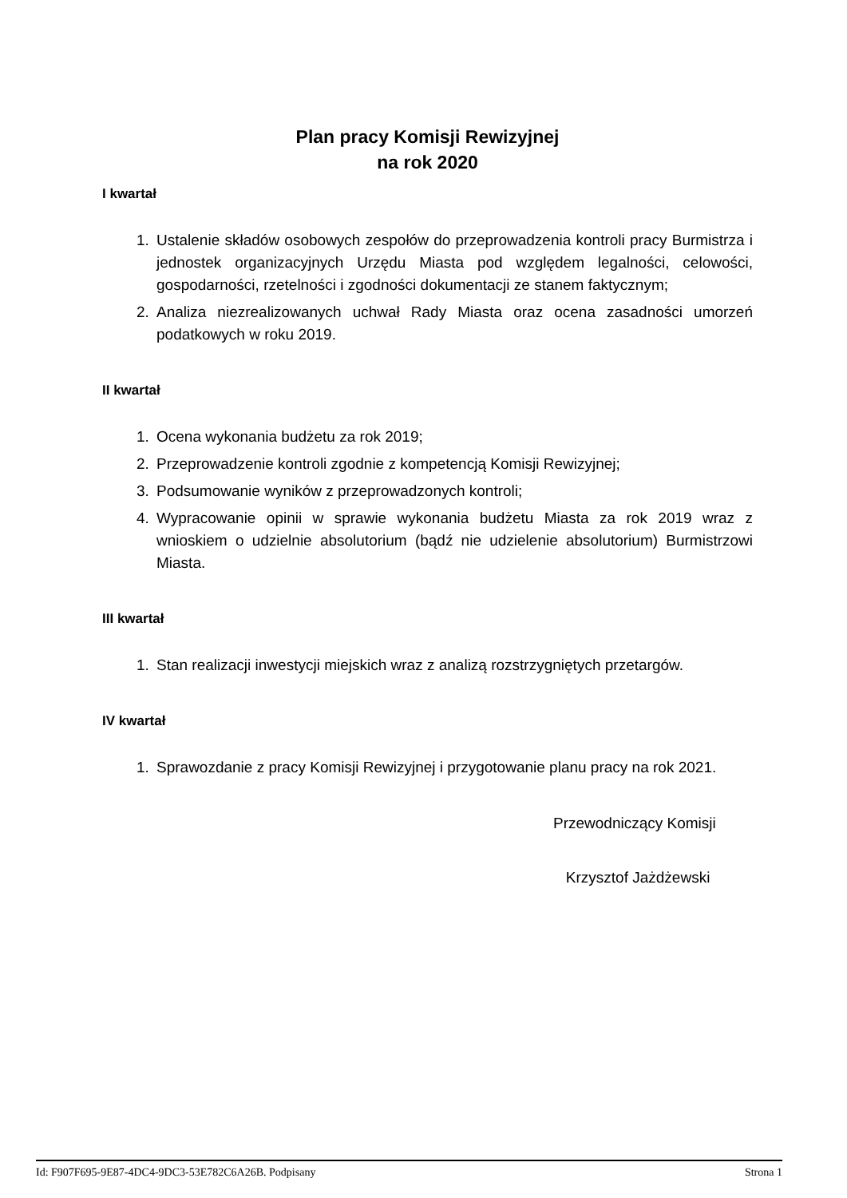Plan pracy Komisji Rewizyjnej
na rok 2020
I kwartał
1. Ustalenie składów osobowych zespołów do przeprowadzenia kontroli pracy Burmistrza i jednostek organizacyjnych Urzędu Miasta pod względem legalności, celowości, gospodarności, rzetelności i zgodności dokumentacji ze stanem faktycznym;
2. Analiza niezrealizowanych uchwał Rady Miasta oraz ocena zasadności umorzeń podatkowych w roku 2019.
II kwartał
1. Ocena wykonania budżetu za rok 2019;
2. Przeprowadzenie kontroli zgodnie z kompetencją Komisji Rewizyjnej;
3. Podsumowanie wyników z przeprowadzonych kontroli;
4. Wypracowanie opinii w sprawie wykonania budżetu Miasta za rok 2019 wraz z wnioskiem o udzielnie absolutorium (bądź nie udzielenie absolutorium) Burmistrzowi Miasta.
III kwartał
1. Stan realizacji inwestycji miejskich wraz z analizą rozstrzygniętych przetargów.
IV kwartał
1. Sprawozdanie z pracy Komisji Rewizyjnej i przygotowanie planu pracy na rok 2021.
Przewodniczący Komisji
Krzysztof Jażdżewski
Id: F907F695-9E87-4DC4-9DC3-53E782C6A26B. Podpisany Strona 1